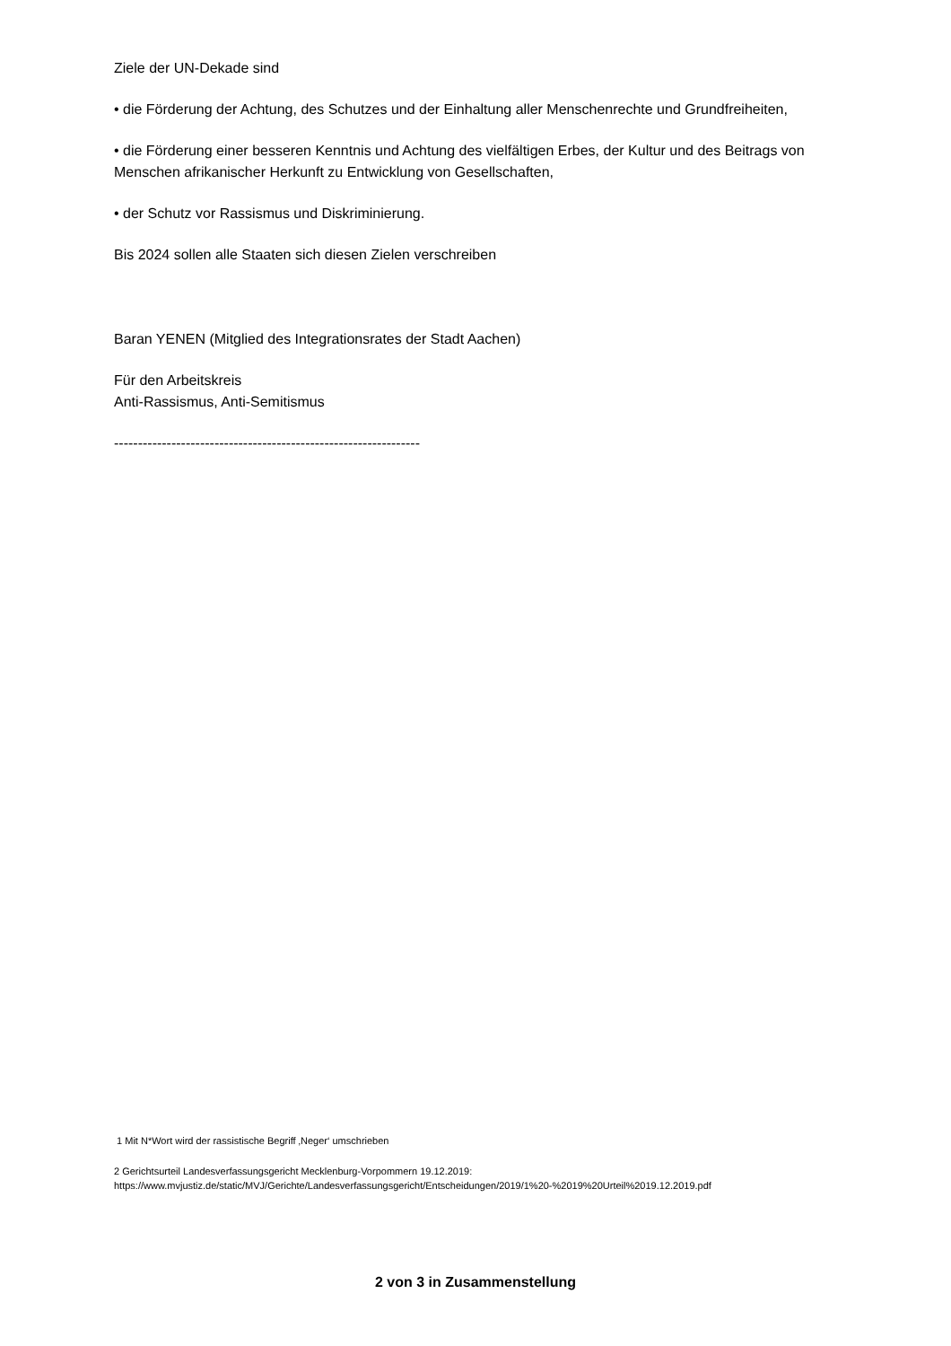Ziele der UN-Dekade sind
• die Förderung der Achtung, des Schutzes und der Einhaltung aller Menschenrechte und Grundfreiheiten,
• die Förderung einer besseren Kenntnis und Achtung des vielfältigen Erbes, der Kultur und des Beitrags von Menschen afrikanischer Herkunft zu Entwicklung von Gesellschaften,
• der Schutz vor Rassismus und Diskriminierung.
Bis 2024 sollen alle Staaten sich diesen Zielen verschreiben
Baran YENEN (Mitglied des Integrationsrates der Stadt Aachen)
Für den Arbeitskreis
Anti-Rassismus, Anti-Semitismus
----------------------------------------------------------------
1 Mit N*Wort wird der rassistische Begriff ‚Neger‘ umschrieben
2 Gerichtsurteil Landesverfassungsgericht Mecklenburg-Vorpommern 19.12.2019:
https://www.mvjustiz.de/static/MVJ/Gerichte/Landesverfassungsgericht/Entscheidungen/2019/1%20-%2019%20Urteil%2019.12.2019.pdf
2 von 3 in Zusammenstellung